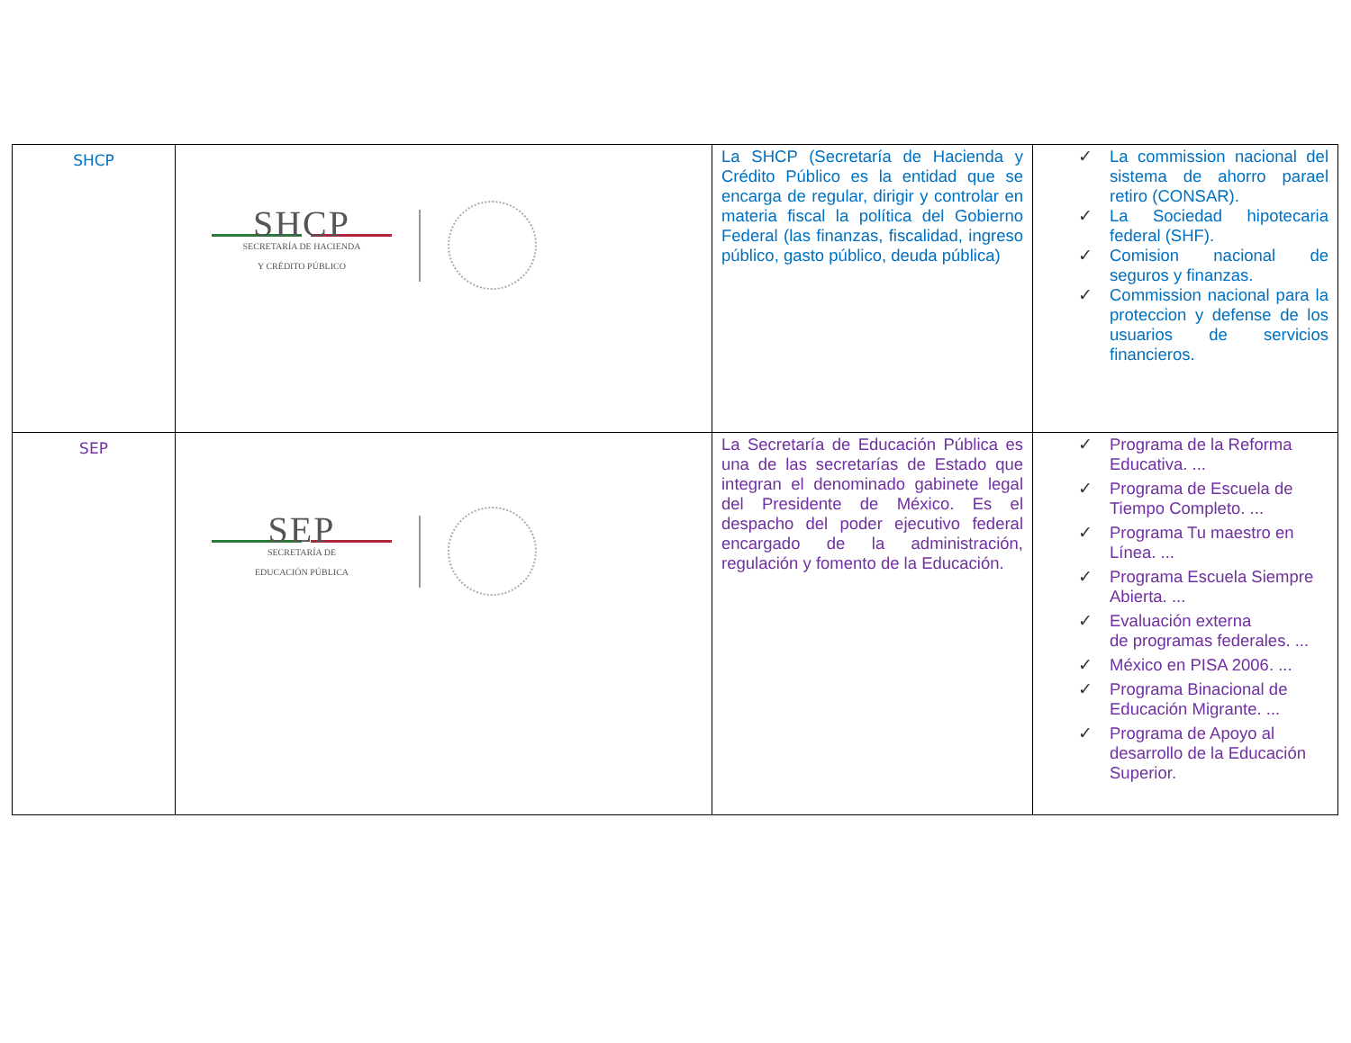| SHCP | SHCP SECRETARÍA DE HACIENDA Y CRÉDITO PÚBLICO | La SHCP (Secretaría de Hacienda y Crédito Público es la entidad que se encarga de regular, dirigir y controlar en materia fiscal la política del Gobierno Federal (las finanzas, fiscalidad, ingreso público, gasto público, deuda pública) | ✓ La commission nacional del sistema de ahorro parael retiro (CONSAR). ✓ La Sociedad hipotecaria federal (SHF). ✓ Comision nacional de seguros y finanzas. ✓ Commission nacional para la proteccion y defense de los usuarios de servicios financieros. |
| SEP | SEP SECRETARÍA DE EDUCACIÓN PÚBLICA | La Secretaría de Educación Pública es una de las secretarías de Estado que integran el denominado gabinete legal del Presidente de México. Es el despacho del poder ejecutivo federal encargado de la administración, regulación y fomento de la Educación. | ✓ Programa de la Reforma Educativa. ... ✓ Programa de Escuela de Tiempo Completo. ... ✓ Programa Tu maestro en Línea. ... ✓ Programa Escuela Siempre Abierta. ... ✓ Evaluación externa de programas federales. ... ✓ México en PISA 2006. ... ✓ Programa Binacional de Educación Migrante. ... ✓ Programa de Apoyo al desarrollo de la Educación Superior. |